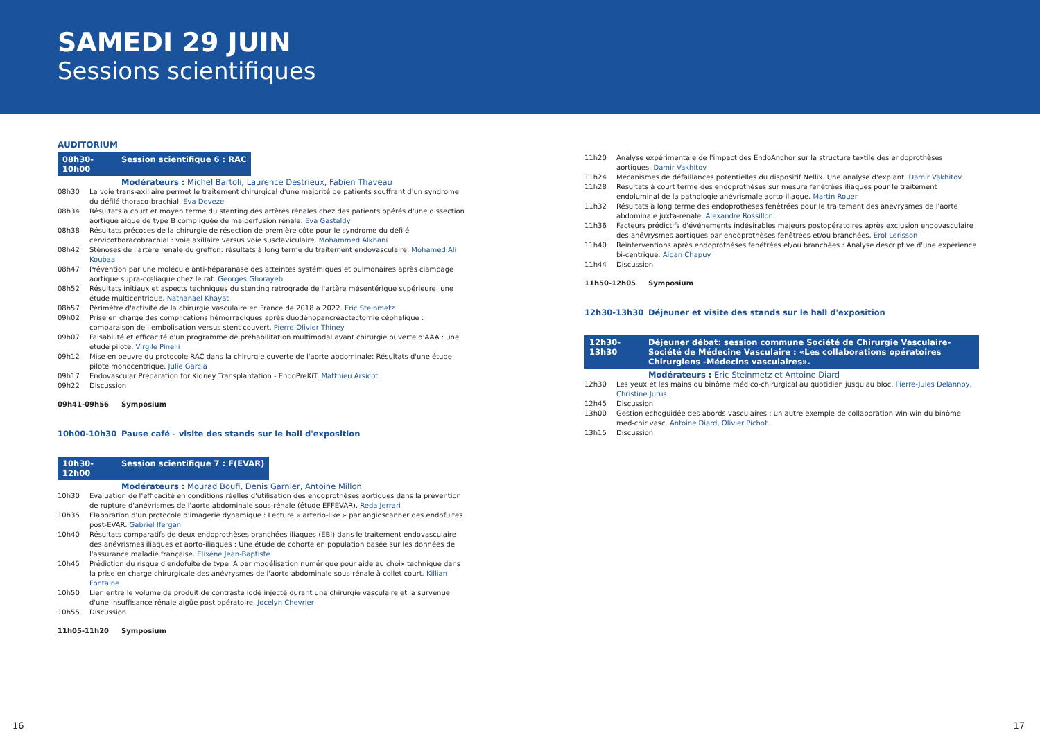SAMEDI 29 JUIN
Sessions scientifiques
AUDITORIUM
08h30-10h00 Session scientifique 6 : RAC
Modérateurs : Michel Bartoli, Laurence Destrieux, Fabien Thaveau
08h30 La voie trans-axillaire permet le traitement chirurgical d'une majorité de patients souffrant d'un syndrome du défilé thoraco-brachial. Eva Deveze
08h34 Résultats à court et moyen terme du stenting des artères rénales chez des patients opérés d'une dissection aortique aigue de type B compliquée de malperfusion rénale. Eva Gastaldy
08h38 Résultats précoces de la chirurgie de résection de première côte pour le syndrome du défilé cervicothoracobrachial : voie axillaire versus voie susclaviculaire. Mohammed Alkhani
08h42 Sténoses de l'artère rénale du greffon: résultats à long terme du traitement endovasculaire. Mohamed Ali Koubaa
08h47 Prévention par une molécule anti-héparanase des atteintes systémiques et pulmonaires après clampage aortique supra-cœliaque chez le rat. Georges Ghorayeb
08h52 Résultats initiaux et aspects techniques du stenting retrograde de l'artère mésentérique supérieure: une étude multicentrique. Nathanael Khayat
08h57 Périmètre d'activité de la chirurgie vasculaire en France de 2018 à 2022. Eric Steinmetz
09h02 Prise en charge des complications hémorragiques après duodénopancréactectomie céphalique : comparaison de l'embolisation versus stent couvert. Pierre-Olivier Thiney
09h07 Faisabilité et efficacité d'un programme de préhabilitation multimodal avant chirurgie ouverte d'AAA : une étude pilote. Virgile Pinelli
09h12 Mise en oeuvre du protocole RAC dans la chirurgie ouverte de l'aorte abdominale: Résultats d'une étude pilote monocentrique. Julie Garcia
09h17 Endovascular Preparation for Kidney Transplantation - EndoPreKiT. Matthieu Arsicot
09h22 Discussion
09h41-09h56 Symposium
10h00-10h30 Pause café - visite des stands sur le hall d'exposition
10h30-12h00 Session scientifique 7 : F(EVAR)
Modérateurs : Mourad Boufi, Denis Garnier, Antoine Millon
10h30 Evaluation de l'efficacité en conditions réelles d'utilisation des endoprothèses aortiques dans la prévention de rupture d'anévrismes de l'aorte abdominale sous-rénale (étude EFFEVAR). Reda Jerrari
10h35 Elaboration d'un protocole d'imagerie dynamique : Lecture « arterio-like » par angioscanner des endofuites post-EVAR. Gabriel Ifergan
10h40 Résultats comparatifs de deux endoprothèses branchées iliaques (EBI) dans le traitement endovasculaire des anévrismes iliaques et aorto-iliaques : Une étude de cohorte en population basée sur les données de l'assurance maladie française. Elixène Jean-Baptiste
10h45 Prédiction du risque d'endofuite de type IA par modélisation numérique pour aide au choix technique dans la prise en charge chirurgicale des anévrysmes de l'aorte abdominale sous-rénale à collet court. Killian Fontaine
10h50 Lien entre le volume de produit de contraste iodé injecté durant une chirurgie vasculaire et la survenue d'une insuffisance rénale aigüe post opératoire. Jocelyn Chevrier
10h55 Discussion
11h05-11h20 Symposium
11h20 Analyse expérimentale de l'impact des EndoAnchor sur la structure textile des endoprothèses aortiques. Damir Vakhitov
11h24 Mécanismes de défaillances potentielles du dispositif Nellix. Une analyse d'explant. Damir Vakhitov
11h28 Résultats à court terme des endoprothèses sur mesure fenêtrées iliaques pour le traitement endoluminal de la pathologie anévrismale aorto-iliaque. Martin Rouer
11h32 Résultats à long terme des endoprothèses fenêtrées pour le traitement des anévrysmes de l'aorte abdominale juxta-rénale. Alexandre Rossillon
11h36 Facteurs prédictifs d'événements indésirables majeurs postopératoires après exclusion endovasculaire des anévrysmes aortiques par endoprothèses fenêtrées et/ou branchées. Erol Lerisson
11h40 Réinterventions après endoprothèses fenêtrées et/ou branchées : Analyse descriptive d'une expérience bi-centrique. Alban Chapuy
11h44 Discussion
11h50-12h05 Symposium
12h30-13h30 Déjeuner et visite des stands sur le hall d'exposition
12h30-13h30 Déjeuner débat: session commune Société de Chirurgie Vasculaire-Société de Médecine Vasculaire : «Les collaborations opératoires Chirurgiens -Médecins vasculaires».
Modérateurs : Eric Steinmetz et Antoine Diard
12h30 Les yeux et les mains du binôme médico-chirurgical au quotidien jusqu'au bloc. Pierre-Jules Delannoy, Christine Jurus
12h45 Discussion
13h00 Gestion echoguidée des abords vasculaires : un autre exemple de collaboration win-win du binôme med-chir vasc. Antoine Diard, Olivier Pichot
13h15 Discussion
16 17